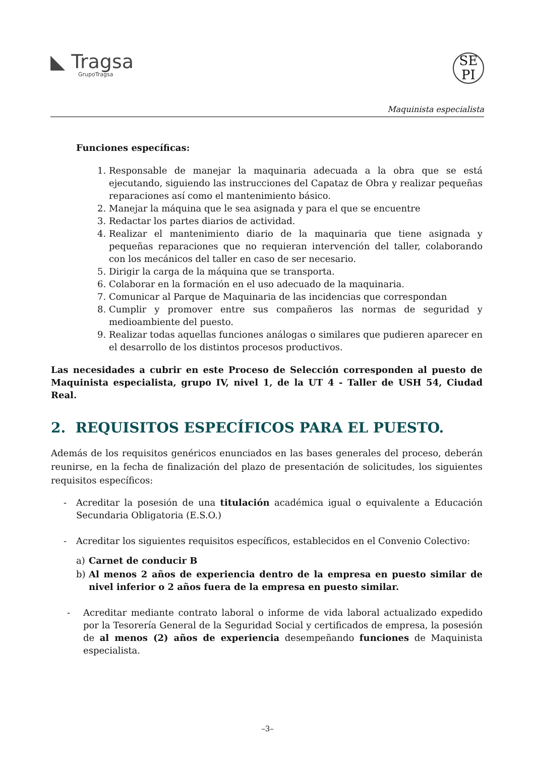◣ Tragsa
GrupoTragsa
SE
PI
Maquinista especialista
Funciones específicas:
1. Responsable de manejar la maquinaria adecuada a la obra que se está ejecutando, siguiendo las instrucciones del Capataz de Obra y realizar pequeñas reparaciones así como el mantenimiento básico.
2. Manejar la máquina que le sea asignada y para el que se encuentre
3. Redactar los partes diarios de actividad.
4. Realizar el mantenimiento diario de la maquinaria que tiene asignada y pequeñas reparaciones que no requieran intervención del taller, colaborando con los mecánicos del taller en caso de ser necesario.
5. Dirigir la carga de la máquina que se transporta.
6. Colaborar en la formación en el uso adecuado de la maquinaria.
7. Comunicar al Parque de Maquinaria de las incidencias que correspondan
8. Cumplir y promover entre sus compañeros las normas de seguridad y medioambiente del puesto.
9. Realizar todas aquellas funciones análogas o similares que pudieren aparecer en el desarrollo de los distintos procesos productivos.
Las necesidades a cubrir en este Proceso de Selección corresponden al puesto de Maquinista especialista, grupo IV, nivel 1, de la UT 4 - Taller de USH 54, Ciudad Real.
2. REQUISITOS ESPECÍFICOS PARA EL PUESTO.
Además de los requisitos genéricos enunciados en las bases generales del proceso, deberán reunirse, en la fecha de finalización del plazo de presentación de solicitudes, los siguientes requisitos específicos:
- Acreditar la posesión de una titulación académica igual o equivalente a Educación Secundaria Obligatoria (E.S.O.)
- Acreditar los siguientes requisitos específicos, establecidos en el Convenio Colectivo:
a) Carnet de conducir B
b) Al menos 2 años de experiencia dentro de la empresa en puesto similar de nivel inferior o 2 años fuera de la empresa en puesto similar.
- Acreditar mediante contrato laboral o informe de vida laboral actualizado expedido por la Tesorería General de la Seguridad Social y certificados de empresa, la posesión de al menos (2) años de experiencia desempeñando funciones de Maquinista especialista.
–3–